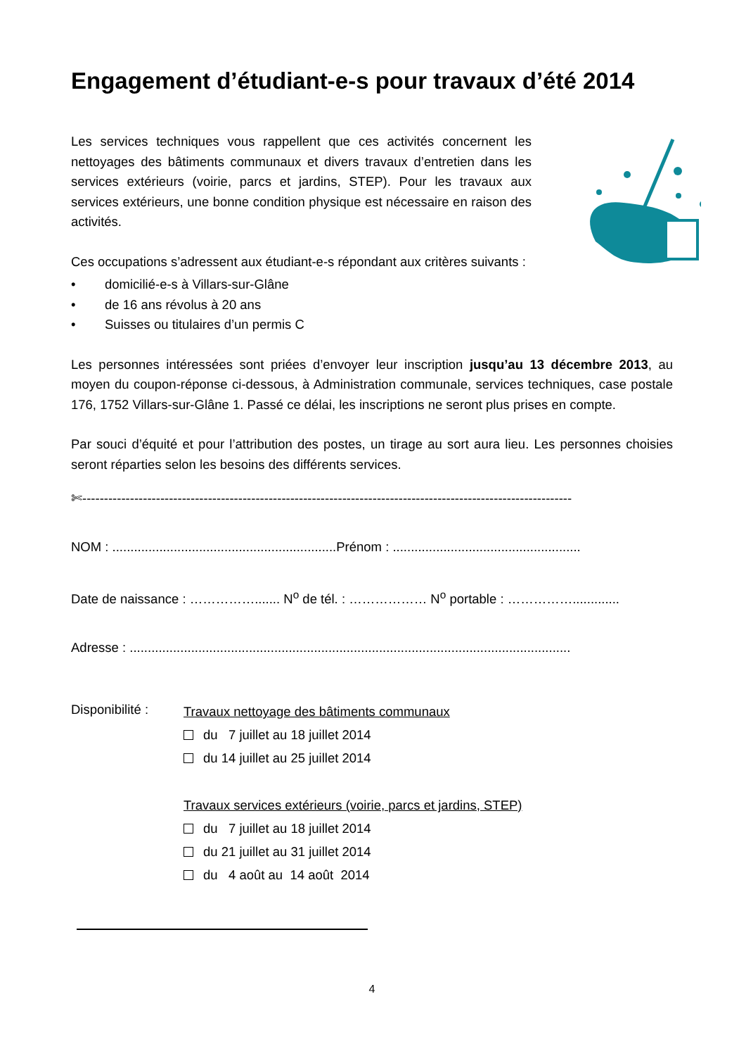Engagement d’étudiant-e-s pour travaux d’été 2014
Les services techniques vous rappellent que ces activités concernent les nettoyages des bâtiments communaux et divers travaux d’entretien dans les services extérieurs (voirie, parcs et jardins, STEP). Pour les travaux aux services extérieurs, une bonne condition physique est nécessaire en raison des activités.
Ces occupations s’adressent aux étudiant-e-s répondant aux critères suivants :
• domicilié-e-s à Villars-sur-Glâne
• de 16 ans révolus à 20 ans
• Suisses ou titulaires d’un permis C
Les personnes intéressées sont priées d’envoyer leur inscription jusqu’au 13 décembre 2013, au moyen du coupon-réponse ci-dessous, à Administration communale, services techniques, case postale 176, 1752 Villars-sur-Glâne 1. Passé ce délai, les inscriptions ne seront plus prises en compte.
Par souci d’équité et pour l’attribution des postes, un tirage au sort aura lieu. Les personnes choisies seront réparties selon les besoins des différents services.
✄-----------------------------------------------------------------------------------------------------------------
NOM : ..............................................................Prénom : ....................................................
Date de naissance : ……………....... N<sup>o</sup> de tél. : ……………… N<sup>o</sup> portable : …………….............
Adresse : ..........................................................................................................................
Disponibilité :
Travaux nettoyage des bâtiments communaux
du 7 juillet au 18 juillet 2014
du 14 juillet au 25 juillet 2014
Travaux services extérieurs (voirie, parcs et jardins, STEP)
du 7 juillet au 18 juillet 2014
du 21 juillet au 31 juillet 2014
du 4 août au 14 août 2014
4